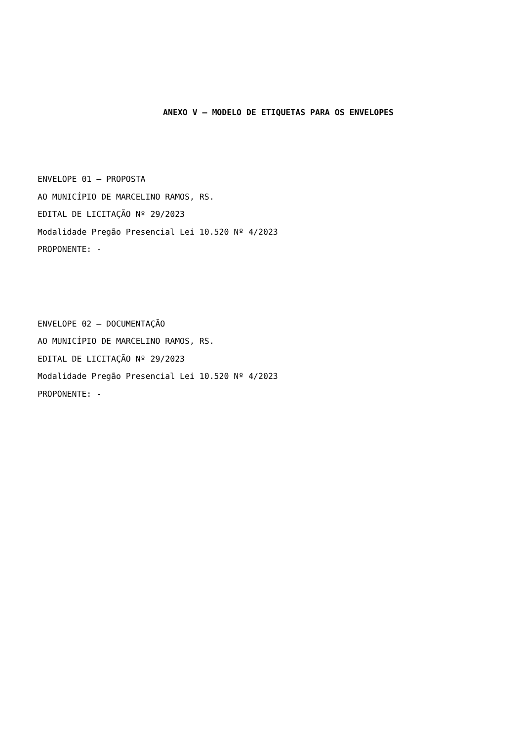ANEXO V – MODELO DE ETIQUETAS PARA OS ENVELOPES
ENVELOPE 01 – PROPOSTA
AO MUNICÍPIO DE MARCELINO RAMOS, RS.
EDITAL DE LICITAÇÃO Nº 29/2023
Modalidade Pregão Presencial Lei 10.520 Nº 4/2023
PROPONENTE: -
ENVELOPE 02 – DOCUMENTAÇÃO
AO MUNICÍPIO DE MARCELINO RAMOS, RS.
EDITAL DE LICITAÇÃO Nº 29/2023
Modalidade Pregão Presencial Lei 10.520 Nº 4/2023
PROPONENTE: -